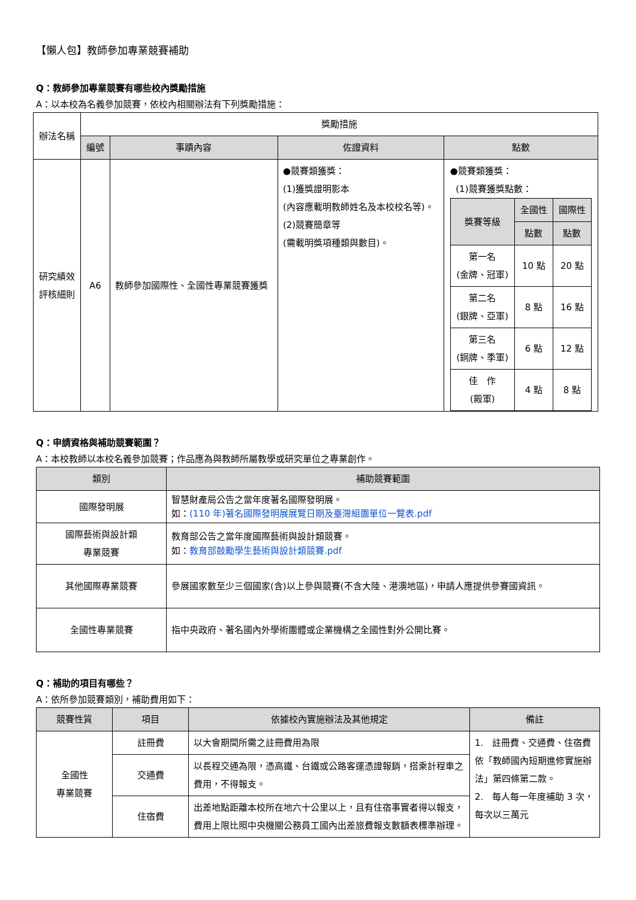【懶人包】教師參加專業競賽補助
Q：教師參加專業競賽有哪些校內獎勵措施
A：以本校為名義參加競賽，依校內相關辦法有下列獎勵措施：
| 辦法名稱 | 獎勵措施 | | | |
| | 編號 | 事蹟內容 | 佐證資料 | 點數 |
| 研究績效 評核細則 | A6 | 教師參加國際性、全國性專業競賽獲獎 | ●競賽類獲獎： (1)獲獎證明影本 (內容應載明教師姓名及本校校名等)。 (2)競賽簡章等 (需載明獎項種類與數目)。 | ●競賽類獲獎： (1)競賽獲獎點數： / 獎賽等級 / 全國性 / 國際性 / / --- / --- / --- / / / 點數 / 點數 / / 第一名 (金牌、冠軍) / 10 點 / 20 點 / / 第二名 (銀牌、亞軍) / 8 點 / 16 點 / / 第三名 (銅牌、季軍) / 6 點 / 12 點 / / 佳 作 (殿軍) / 4 點 / 8 點 / |
Q：申請資格與補助競賽範圍？
A：本校教師以本校名義參加競賽；作品應為與教師所屬教學或研究單位之專業創作。
| 類別 | 補助競賽範圍 |
| --- | --- |
| 國際發明展 | 智慧財產局公告之當年度著名國際發明展。 如： (110 年)著名國際發明展展覽日期及臺灣組團單位一覽表.pdf |
| 國際藝術與設計類 專業競賽 | 教育部公告之當年度國際藝術與設計類競賽。 如： 教育部鼓勵學生藝術與設計類競賽.pdf |
| 其他國際專業競賽 | 參展國家數至少三個國家(含)以上參與競賽(不含大陸、港澳地區)，申請人應提供參賽國資訊。 |
| 全國性專業競賽 | 指中央政府、著名國內外學術團體或企業機構之全國性對外公開比賽。 |
Q：補助的項目有哪些？
A：依所參加競賽類別，補助費用如下：
| 競賽性質 | 項目 | 依據校內實施辦法及其他規定 | 備註 |
| --- | --- | --- | --- |
| 全國性 專業競賽 | 註冊費 | 以大會期間所需之註冊費用為限 | 1. 註冊費、交通費、住宿費依「教師國內短期進修實施辦法」第四條第二款。 2. 每人每一年度補助 3 次，每次以三萬元 |
| | 交通費 | 以長程交通為限，憑高鐵、台鐵或公路客運憑證報銷，搭乘計程車之費用，不得報支。 | |
| | 住宿費 | 出差地點距離本校所在地六十公里以上，且有住宿事實者得以報支，費用上限比照中央機關公務員工國內出差旅費報支數額表標準辦理。 | |